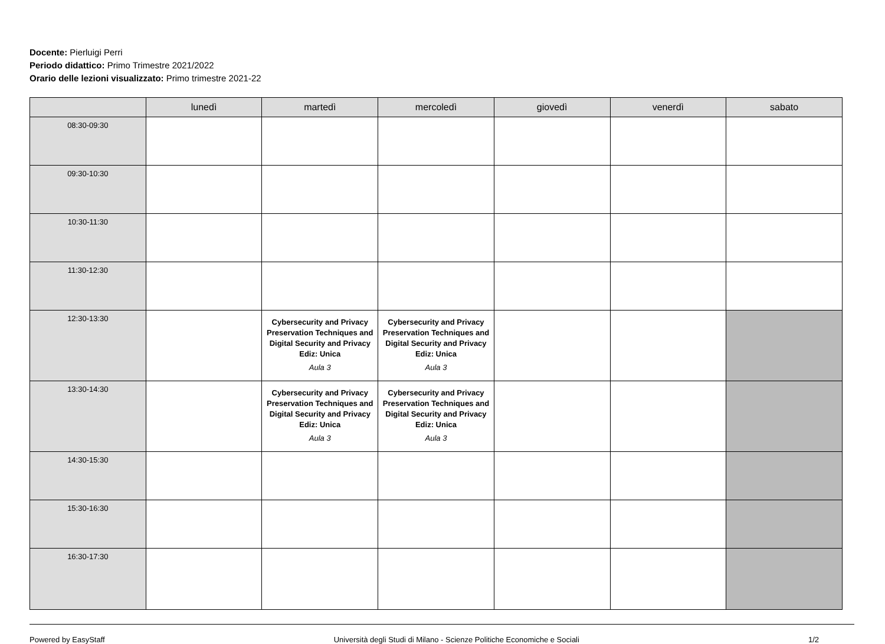Docente: Pierluigi Perri
Periodo didattico: Primo Trimestre 2021/2022
Orario delle lezioni visualizzato: Primo trimestre 2021-22
| | lunedì | martedì | mercoledì | giovedì | venerdì | sabato |
| --- | --- | --- | --- | --- | --- | --- |
| 08:30-09:30 | | | | | | |
| 09:30-10:30 | | | | | | |
| 10:30-11:30 | | | | | | |
| 11:30-12:30 | | | | | | |
| 12:30-13:30 | | Cybersecurity and Privacy Preservation Techniques and Digital Security and Privacy Ediz: Unica Aula 3 | Cybersecurity and Privacy Preservation Techniques and Digital Security and Privacy Ediz: Unica Aula 3 | | | |
| 13:30-14:30 | | Cybersecurity and Privacy Preservation Techniques and Digital Security and Privacy Ediz: Unica Aula 3 | Cybersecurity and Privacy Preservation Techniques and Digital Security and Privacy Ediz: Unica Aula 3 | | | |
| 14:30-15:30 | | | | | | |
| 15:30-16:30 | | | | | | |
| 16:30-17:30 | | | | | | |
Powered by EasyStaff Università degli Studi di Milano - Scienze Politiche Economiche e Sociali 1/2